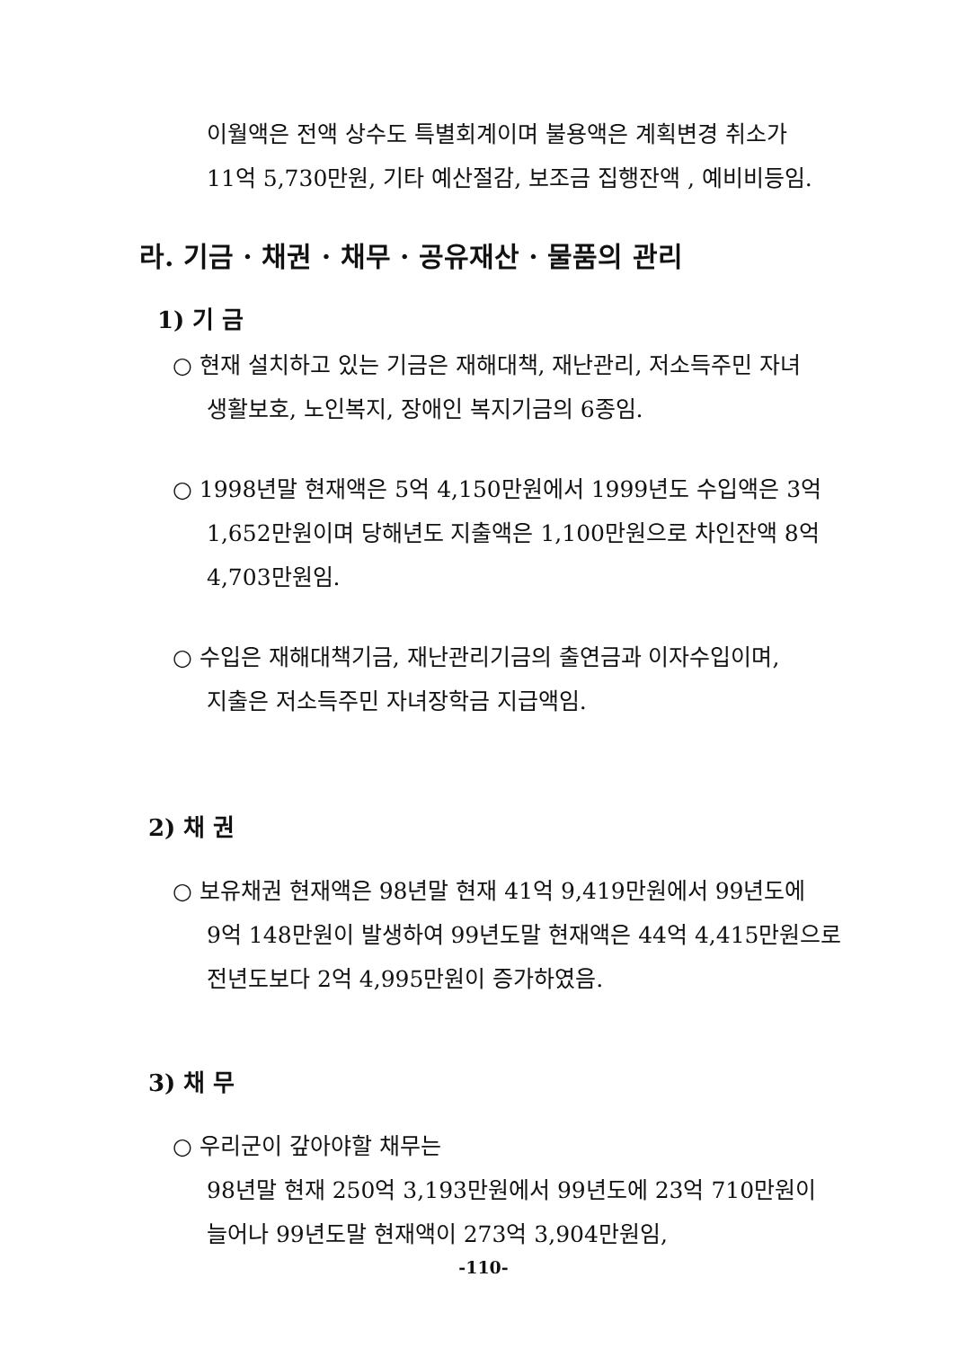이월액은 전액 상수도 특별회계이며 불용액은 계획변경 취소가
11억 5,730만원, 기타 예산절감, 보조금 집행잔액 , 예비비등임.
라. 기금 · 채권 · 채무 · 공유재산 · 물품의 관리
1) 기 금
○ 현재 설치하고 있는 기금은 재해대책, 재난관리, 저소득주민 자녀
생활보호, 노인복지, 장애인 복지기금의 6종임.
○ 1998년말 현재액은 5억 4,150만원에서 1999년도 수입액은 3억
1,652만원이며 당해년도 지출액은 1,100만원으로 차인잔액 8억
4,703만원임.
○ 수입은 재해대책기금, 재난관리기금의 출연금과 이자수입이며,
지출은 저소득주민 자녀장학금 지급액임.
2) 채 권
○ 보유채권 현재액은 98년말 현재 41억 9,419만원에서 99년도에
9억 148만원이 발생하여 99년도말 현재액은 44억 4,415만원으로
전년도보다 2억 4,995만원이 증가하였음.
3) 채 무
○ 우리군이 갚아야할 채무는
98년말 현재 250억 3,193만원에서 99년도에 23억 710만원이
늘어나 99년도말 현재액이 273억 3,904만원임,
-110-